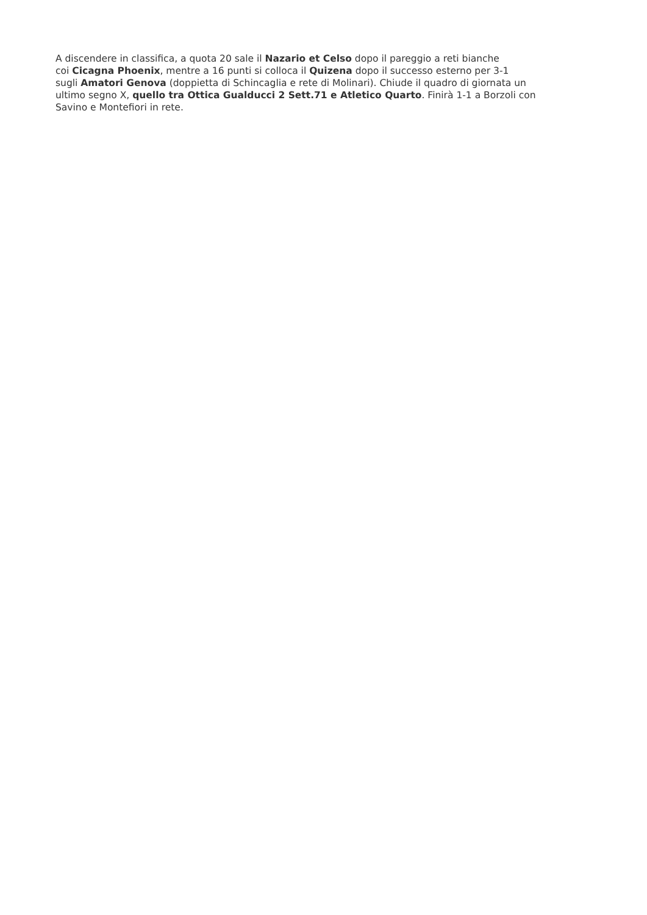A discendere in classifica, a quota 20 sale il Nazario et Celso dopo il pareggio a reti bianche
coi Cicagna Phoenix, mentre a 16 punti si colloca il Quizena dopo il successo esterno per 3-1
sugli Amatori Genova (doppietta di Schincaglia e rete di Molinari). Chiude il quadro di giornata un
ultimo segno X, quello tra Ottica Gualducci 2 Sett.71 e Atletico Quarto. Finirà 1-1 a Borzoli con
Savino e Montefiori in rete.